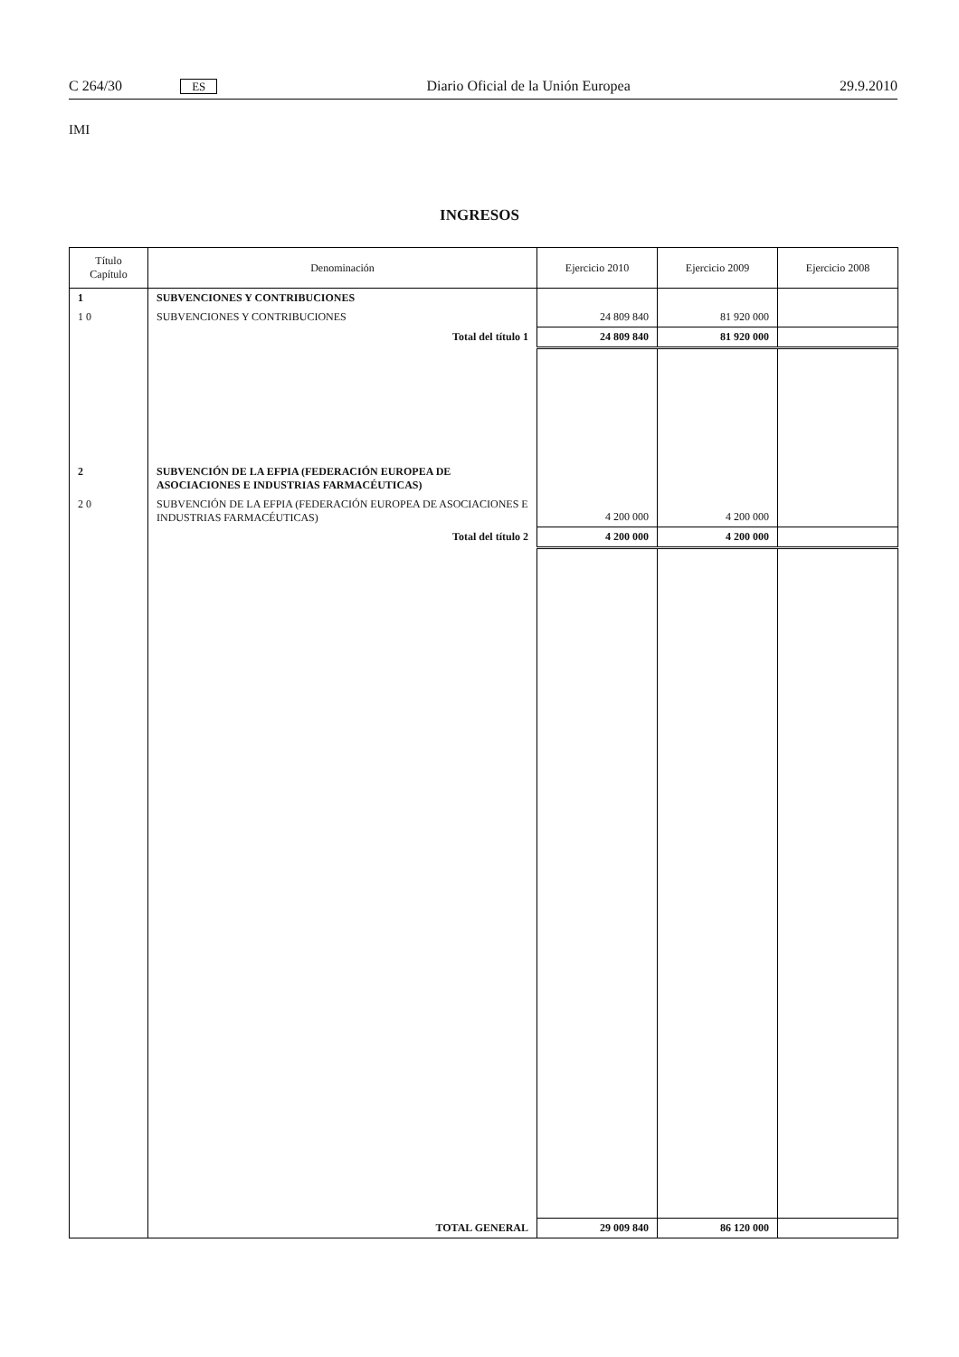C 264/30 ES Diario Oficial de la Unión Europea 29.9.2010
IMI
INGRESOS
| Título Capítulo | Denominación | Ejercicio 2010 | Ejercicio 2009 | Ejercicio 2008 |
| --- | --- | --- | --- | --- |
| 1 | SUBVENCIONES Y CONTRIBUCIONES | | | |
| 1 0 | SUBVENCIONES Y CONTRIBUCIONES | 24 809 840 | 81 920 000 | |
| | Total del título 1 | 24 809 840 | 81 920 000 | |
| 2 | SUBVENCIÓN DE LA EFPIA (FEDERACIÓN EUROPEA DE ASOCIACIONES E INDUSTRIAS FARMACÉUTICAS) | | | |
| 2 0 | SUBVENCIÓN DE LA EFPIA (FEDERACIÓN EUROPEA DE ASOCIACIONES E INDUSTRIAS FARMACÉUTICAS) | 4 200 000 | 4 200 000 | |
| | Total del título 2 | 4 200 000 | 4 200 000 | |
| | TOTAL GENERAL | 29 009 840 | 86 120 000 | |